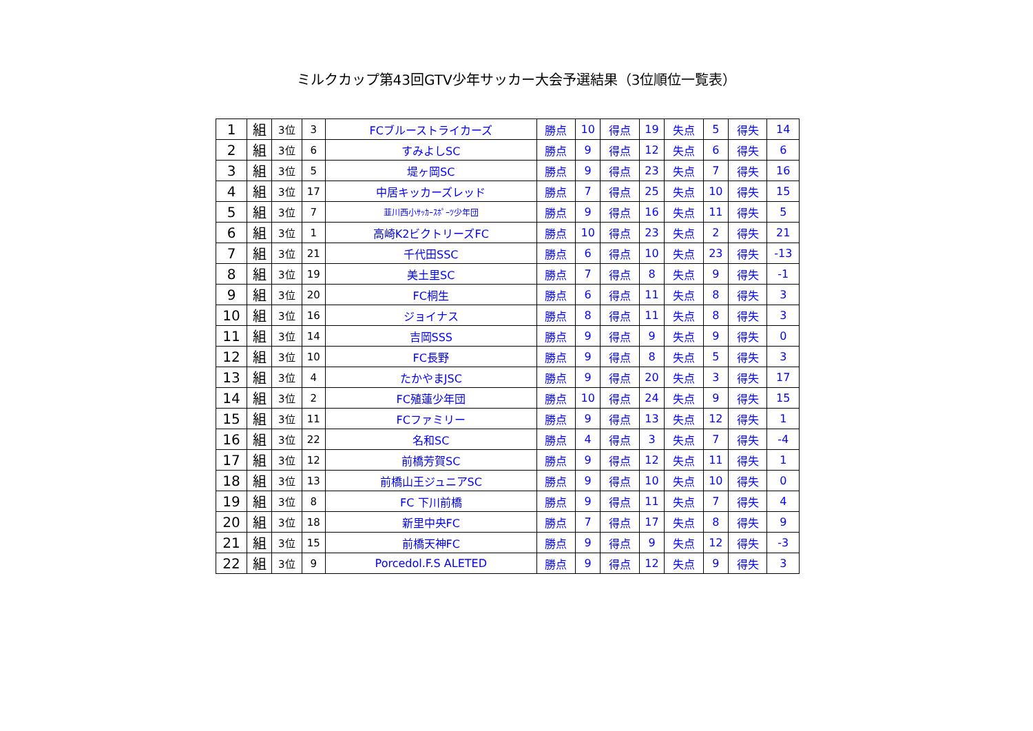ミルクカップ第43回GTV少年サッカー大会予選結果（3位順位一覧表）
| 1 | 組 | 3位 | 3 | FCブルーストライカーズ | 勝点 | 10 | 得点 | 19 | 失点 | 5 | 得失 | 14 |
| 2 | 組 | 3位 | 6 | すみよしSC | 勝点 | 9 | 得点 | 12 | 失点 | 6 | 得失 | 6 |
| 3 | 組 | 3位 | 5 | 堤ヶ岡SC | 勝点 | 9 | 得点 | 23 | 失点 | 7 | 得失 | 16 |
| 4 | 組 | 3位 | 17 | 中居キッカーズレッド | 勝点 | 7 | 得点 | 25 | 失点 | 10 | 得失 | 15 |
| 5 | 組 | 3位 | 7 | 韮川西小ｻｯｶｰｽﾎﾟｰﾂ少年団 | 勝点 | 9 | 得点 | 16 | 失点 | 11 | 得失 | 5 |
| 6 | 組 | 3位 | 1 | 高崎K2ビクトリーズFC | 勝点 | 10 | 得点 | 23 | 失点 | 2 | 得失 | 21 |
| 7 | 組 | 3位 | 21 | 千代田SSC | 勝点 | 6 | 得点 | 10 | 失点 | 23 | 得失 | -13 |
| 8 | 組 | 3位 | 19 | 美土里SC | 勝点 | 7 | 得点 | 8 | 失点 | 9 | 得失 | -1 |
| 9 | 組 | 3位 | 20 | FC桐生 | 勝点 | 6 | 得点 | 11 | 失点 | 8 | 得失 | 3 |
| 10 | 組 | 3位 | 16 | ジョイナス | 勝点 | 8 | 得点 | 11 | 失点 | 8 | 得失 | 3 |
| 11 | 組 | 3位 | 14 | 吉岡SSS | 勝点 | 9 | 得点 | 9 | 失点 | 9 | 得失 | 0 |
| 12 | 組 | 3位 | 10 | FC長野 | 勝点 | 9 | 得点 | 8 | 失点 | 5 | 得失 | 3 |
| 13 | 組 | 3位 | 4 | たかやまJSC | 勝点 | 9 | 得点 | 20 | 失点 | 3 | 得失 | 17 |
| 14 | 組 | 3位 | 2 | FC殖蓮少年団 | 勝点 | 10 | 得点 | 24 | 失点 | 9 | 得失 | 15 |
| 15 | 組 | 3位 | 11 | FCファミリー | 勝点 | 9 | 得点 | 13 | 失点 | 12 | 得失 | 1 |
| 16 | 組 | 3位 | 22 | 名和SC | 勝点 | 4 | 得点 | 3 | 失点 | 7 | 得失 | -4 |
| 17 | 組 | 3位 | 12 | 前橋芳賀SC | 勝点 | 9 | 得点 | 12 | 失点 | 11 | 得失 | 1 |
| 18 | 組 | 3位 | 13 | 前橋山王ジュニアSC | 勝点 | 9 | 得点 | 10 | 失点 | 10 | 得失 | 0 |
| 19 | 組 | 3位 | 8 | FC 下川前橋 | 勝点 | 9 | 得点 | 11 | 失点 | 7 | 得失 | 4 |
| 20 | 組 | 3位 | 18 | 新里中央FC | 勝点 | 7 | 得点 | 17 | 失点 | 8 | 得失 | 9 |
| 21 | 組 | 3位 | 15 | 前橋天神FC | 勝点 | 9 | 得点 | 9 | 失点 | 12 | 得失 | -3 |
| 22 | 組 | 3位 | 9 | Porcedol.F.S ALETED | 勝点 | 9 | 得点 | 12 | 失点 | 9 | 得失 | 3 |